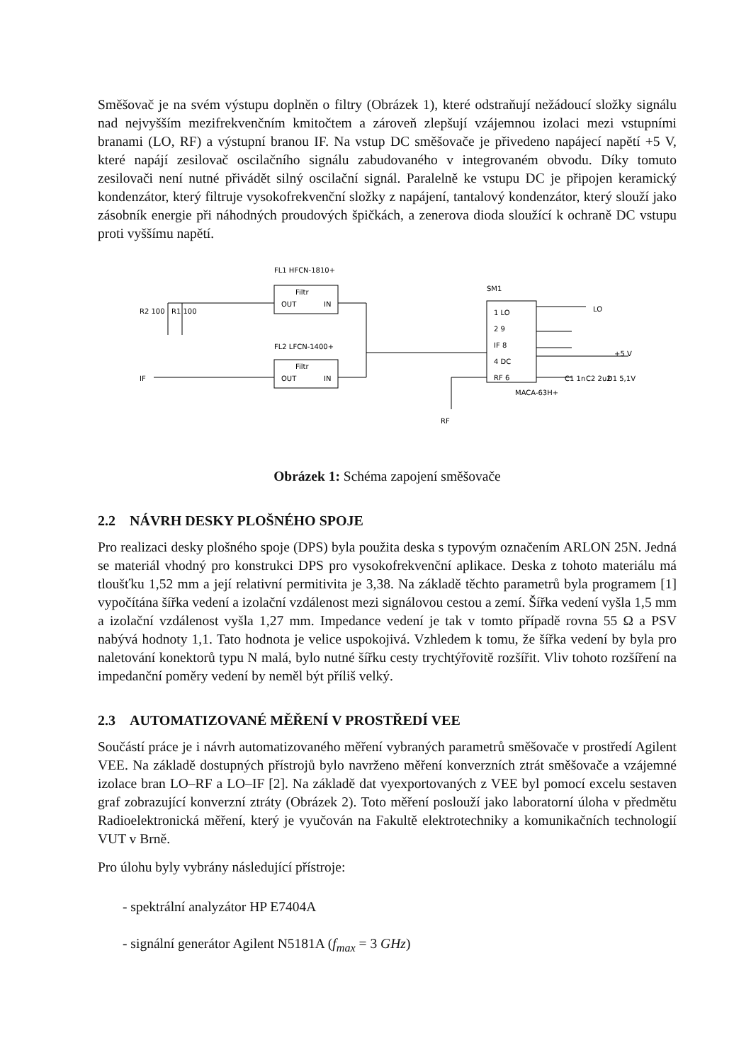Směšovač je na svém výstupu doplněn o filtry (Obrázek 1), které odstraňují nežádoucí složky signálu nad nejvyšším mezifrekvenčním kmitočtem a zároveň zlepšují vzájemnou izolaci mezi vstupními branami (LO, RF) a výstupní branou IF. Na vstup DC směšovače je přivedeno napájecí napětí +5 V, které napájí zesilovač oscilačního signálu zabudovaného v integrovaném obvodu. Díky tomuto zesilovači není nutné přivádět silný oscilační signál. Paralelně ke vstupu DC je připojen keramický kondenzátor, který filtruje vysokofrekvenční složky z napájení, tantalový kondenzátor, který slouží jako zásobník energie při náhodných proudových špičkách, a zenerova dioda sloužící k ochraně DC vstupu proti vyššímu napětí.
FL1 HFCN-1810+
Filtr
OUT
IN
FL2 LFCN-1400+
Filtr
OUT
IN
SM1
1 LO
2 9
IF 8
4 DC
RF 6
MACA-63H+
R2 100
R1 100
IF
LO
+5 V
C1 1n
C2 2u2
D1 5,1V
RF
Obrázek 1: Schéma zapojení směšovače
2.2 NÁVRH DESKY PLOŠNÉHO SPOJE
Pro realizaci desky plošného spoje (DPS) byla použita deska s typovým označením ARLON 25N. Jedná se materiál vhodný pro konstrukci DPS pro vysokofrekvenční aplikace. Deska z tohoto materiálu má tloušťku 1,52 mm a její relativní permitivita je 3,38. Na základě těchto parametrů byla programem [1] vypočítána šířka vedení a izolační vzdálenost mezi signálovou cestou a zemí. Šířka vedení vyšla 1,5 mm a izolační vzdálenost vyšla 1,27 mm. Impedance vedení je tak v tomto případě rovna 55 Ω a PSV nabývá hodnoty 1,1. Tato hodnota je velice uspokojivá. Vzhledem k tomu, že šířka vedení by byla pro naletování konektorů typu N malá, bylo nutné šířku cesty trychtýřovitě rozšířit. Vliv tohoto rozšíření na impedanční poměry vedení by neměl být příliš velký.
2.3 AUTOMATIZOVANÉ MĚŘENÍ V PROSTŘEDÍ VEE
Součástí práce je i návrh automatizovaného měření vybraných parametrů směšovače v prostředí Agilent VEE. Na základě dostupných přístrojů bylo navrženo měření konverzních ztrát směšovače a vzájemné izolace bran LO–RF a LO–IF [2]. Na základě dat vyexportovaných z VEE byl pomocí excelu sestaven graf zobrazující konverzní ztráty (Obrázek 2). Toto měření poslouží jako laboratorní úloha v předmětu Radioelektronická měření, který je vyučován na Fakultě elektrotechniky a komunikačních technologií VUT v Brně.
Pro úlohu byly vybrány následující přístroje:
- spektrální analyzátor HP E7404A
- signální generátor Agilent N5181A (f<sub>max</sub> = 3 GHz)